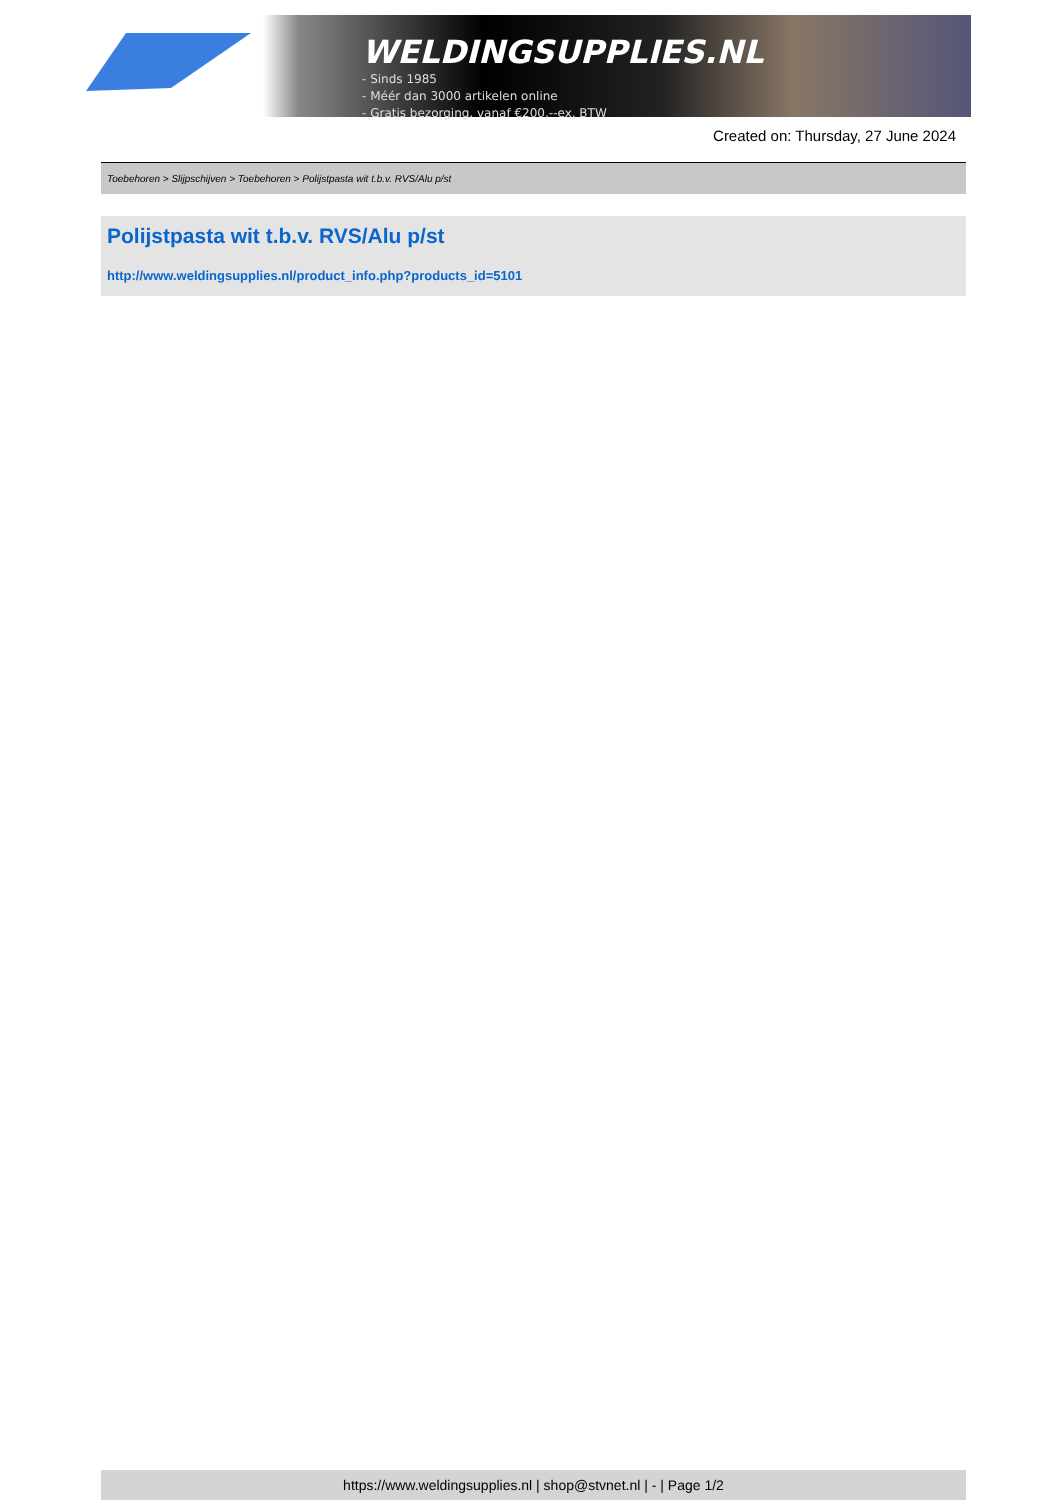WELDINGSUPPLIES.NL
- Sinds 1985
- Méér dan 3000 artikelen online
- Gratis bezorging, vanaf €200,--ex. BTW
Created on: Thursday, 27 June 2024
Toebehoren > Slijpschijven > Toebehoren > Polijstpasta wit t.b.v. RVS/Alu p/st
Polijstpasta wit t.b.v. RVS/Alu p/st
http://www.weldingsupplies.nl/product_info.php?products_id=5101
https://www.weldingsupplies.nl | shop@stvnet.nl | - | Page 1/2